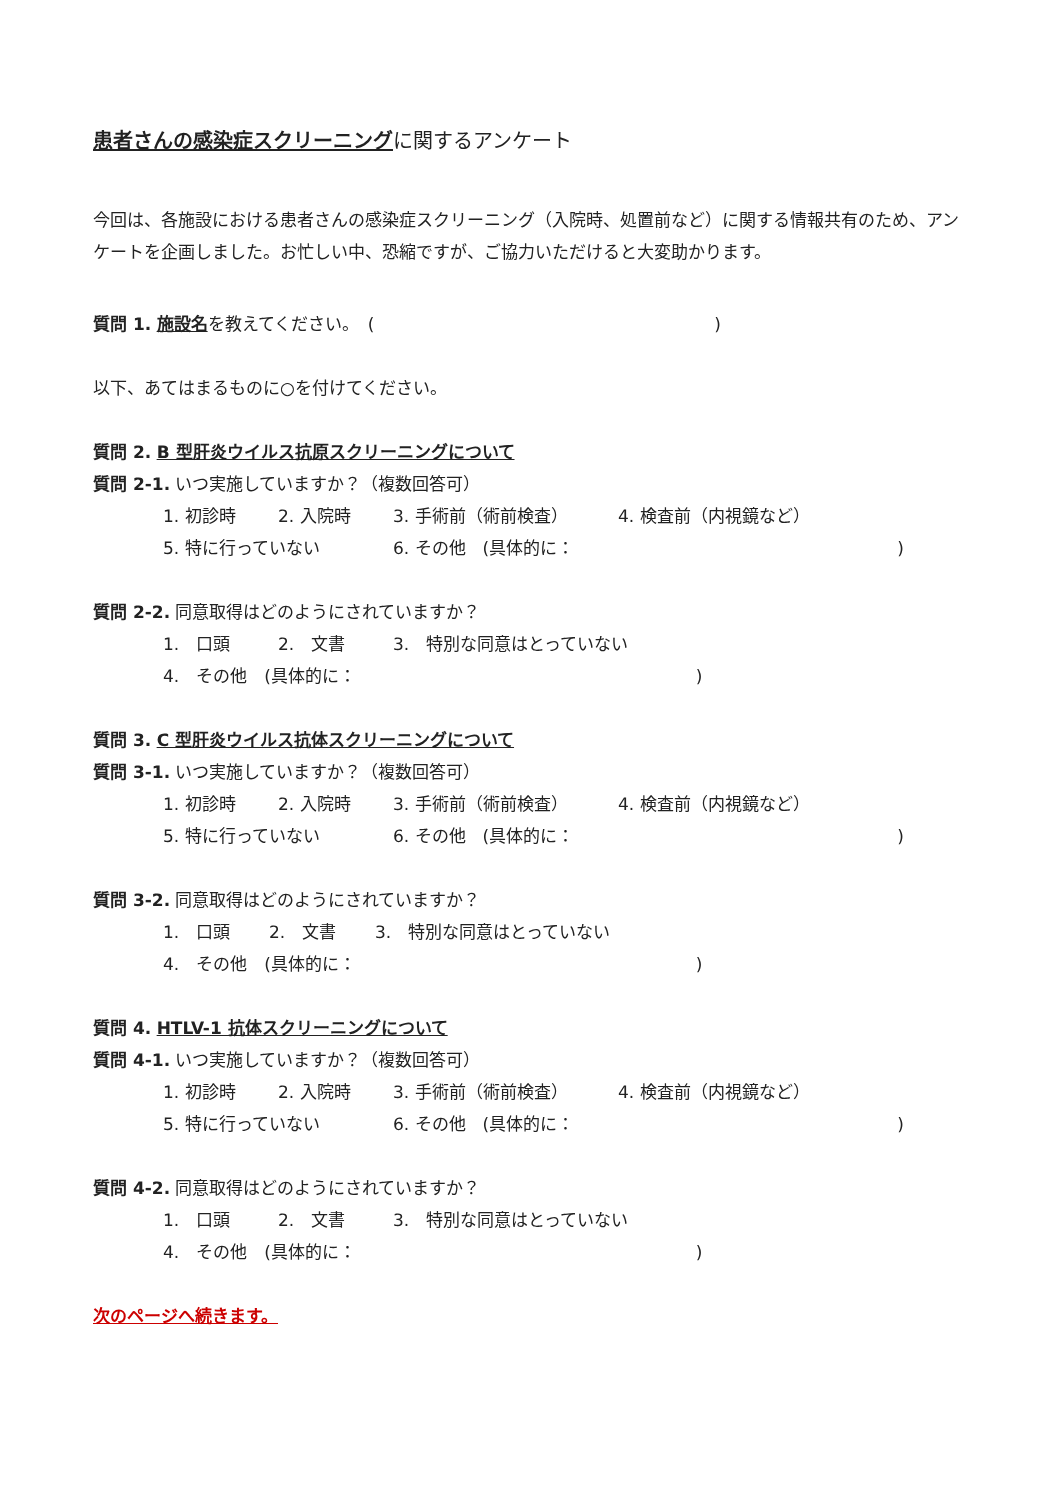患者さんの感染症スクリーニングに関するアンケート
今回は、各施設における患者さんの感染症スクリーニング（入院時、処置前など）に関する情報共有のため、アンケートを企画しました。お忙しい中、恐縮ですが、ご協力いただけると大変助かります。
質問 1. 施設名を教えてください。　(　　　　　　　　　　　　　　　　　　　　)
以下、あてはまるものに○を付けてください。
質問 2. B 型肝炎ウイルス抗原スクリーニングについて
質問 2-1. いつ実施していますか？（複数回答可）
1. 初診時 2. 入院時 3. 手術前（術前検査） 4. 検査前（内視鏡など）
5. 特に行っていない 6. その他　(具体的に：　　　　　　　　　　　　　　　　　　　)
質問 2-2. 同意取得はどのようにされていますか？
1.　口頭 2.　文書 3.　特別な同意はとっていない
4.　その他　(具体的に：　　　　　　　　　　　　　　　　　　　　)
質問 3. C 型肝炎ウイルス抗体スクリーニングについて
質問 3-1. いつ実施していますか？（複数回答可）
1. 初診時 2. 入院時 3. 手術前（術前検査） 4. 検査前（内視鏡など）
5. 特に行っていない 6. その他　(具体的に：　　　　　　　　　　　　　　　　　　　)
質問 3-2. 同意取得はどのようにされていますか？
1.　口頭 2.　文書 3.　特別な同意はとっていない
4.　その他　(具体的に：　　　　　　　　　　　　　　　　　　　　)
質問 4. HTLV-1 抗体スクリーニングについて
質問 4-1. いつ実施していますか？（複数回答可）
1. 初診時 2. 入院時 3. 手術前（術前検査） 4. 検査前（内視鏡など）
5. 特に行っていない 6. その他　(具体的に：　　　　　　　　　　　　　　　　　　　)
質問 4-2. 同意取得はどのようにされていますか？
1.　口頭 2.　文書 3.　特別な同意はとっていない
4.　その他　(具体的に：　　　　　　　　　　　　　　　　　　　　)
次のページへ続きます。